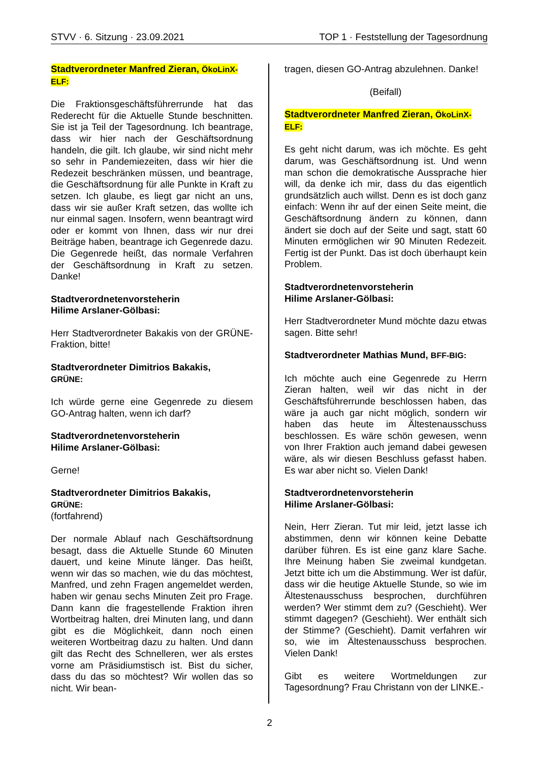STVV · 6. Sitzung · 23.09.2021 TOP 1 · Feststellung der Tagesordnung
Stadtverordneter Manfred Zieran, ÖkoLinX-ELF:
Die Fraktionsgeschäftsführerrunde hat das Rederecht für die Aktuelle Stunde beschnitten. Sie ist ja Teil der Tagesordnung. Ich beantrage, dass wir hier nach der Geschäftsordnung handeln, die gilt. Ich glaube, wir sind nicht mehr so sehr in Pandemiezeiten, dass wir hier die Redezeit beschränken müssen, und beantrage, die Geschäftsordnung für alle Punkte in Kraft zu setzen. Ich glaube, es liegt gar nicht an uns, dass wir sie außer Kraft setzen, das wollte ich nur einmal sagen. Insofern, wenn beantragt wird oder er kommt von Ihnen, dass wir nur drei Beiträge haben, beantrage ich Gegenrede dazu. Die Gegenrede heißt, das normale Verfahren der Geschäftsordnung in Kraft zu setzen. Danke!
Stadtverordnetenvorsteherin
Hilime Arslaner-Gölbasi:
Herr Stadtverordneter Bakakis von der GRÜNE-Fraktion, bitte!
Stadtverordneter Dimitrios Bakakis,
GRÜNE:
Ich würde gerne eine Gegenrede zu diesem GO-Antrag halten, wenn ich darf?
Stadtverordnetenvorsteherin
Hilime Arslaner-Gölbasi:
Gerne!
Stadtverordneter Dimitrios Bakakis,
GRÜNE:
(fortfahrend)
Der normale Ablauf nach Geschäftsordnung besagt, dass die Aktuelle Stunde 60 Minuten dauert, und keine Minute länger. Das heißt, wenn wir das so machen, wie du das möchtest, Manfred, und zehn Fragen angemeldet werden, haben wir genau sechs Minuten Zeit pro Frage. Dann kann die fragestellende Fraktion ihren Wortbeitrag halten, drei Minuten lang, und dann gibt es die Möglichkeit, dann noch einen weiteren Wortbeitrag dazu zu halten. Und dann gilt das Recht des Schnelleren, wer als erstes vorne am Präsidiumstisch ist. Bist du sicher, dass du das so möchtest? Wir wollen das so nicht. Wir bean-
tragen, diesen GO-Antrag abzulehnen. Danke!
(Beifall)
Stadtverordneter Manfred Zieran, ÖkoLinX-ELF:
Es geht nicht darum, was ich möchte. Es geht darum, was Geschäftsordnung ist. Und wenn man schon die demokratische Aussprache hier will, da denke ich mir, dass du das eigentlich grundsätzlich auch willst. Denn es ist doch ganz einfach: Wenn ihr auf der einen Seite meint, die Geschäftsordnung ändern zu können, dann ändert sie doch auf der Seite und sagt, statt 60 Minuten ermöglichen wir 90 Minuten Redezeit. Fertig ist der Punkt. Das ist doch überhaupt kein Problem.
Stadtverordnetenvorsteherin
Hilime Arslaner-Gölbasi:
Herr Stadtverordneter Mund möchte dazu etwas sagen. Bitte sehr!
Stadtverordneter Mathias Mund, BFF-BIG:
Ich möchte auch eine Gegenrede zu Herrn Zieran halten, weil wir das nicht in der Geschäftsführerrunde beschlossen haben, das wäre ja auch gar nicht möglich, sondern wir haben das heute im Ältestenausschuss beschlossen. Es wäre schön gewesen, wenn von Ihrer Fraktion auch jemand dabei gewesen wäre, als wir diesen Beschluss gefasst haben. Es war aber nicht so. Vielen Dank!
Stadtverordnetenvorsteherin
Hilime Arslaner-Gölbasi:
Nein, Herr Zieran. Tut mir leid, jetzt lasse ich abstimmen, denn wir können keine Debatte darüber führen. Es ist eine ganz klare Sache. Ihre Meinung haben Sie zweimal kundgetan. Jetzt bitte ich um die Abstimmung. Wer ist dafür, dass wir die heutige Aktuelle Stunde, so wie im Ältestenausschuss besprochen, durchführen werden? Wer stimmt dem zu? (Geschieht). Wer stimmt dagegen? (Geschieht). Wer enthält sich der Stimme? (Geschieht). Damit verfahren wir so, wie im Ältestenausschuss besprochen. Vielen Dank!
Gibt es weitere Wortmeldungen zur Tagesordnung? Frau Christann von der LINKE.-
2